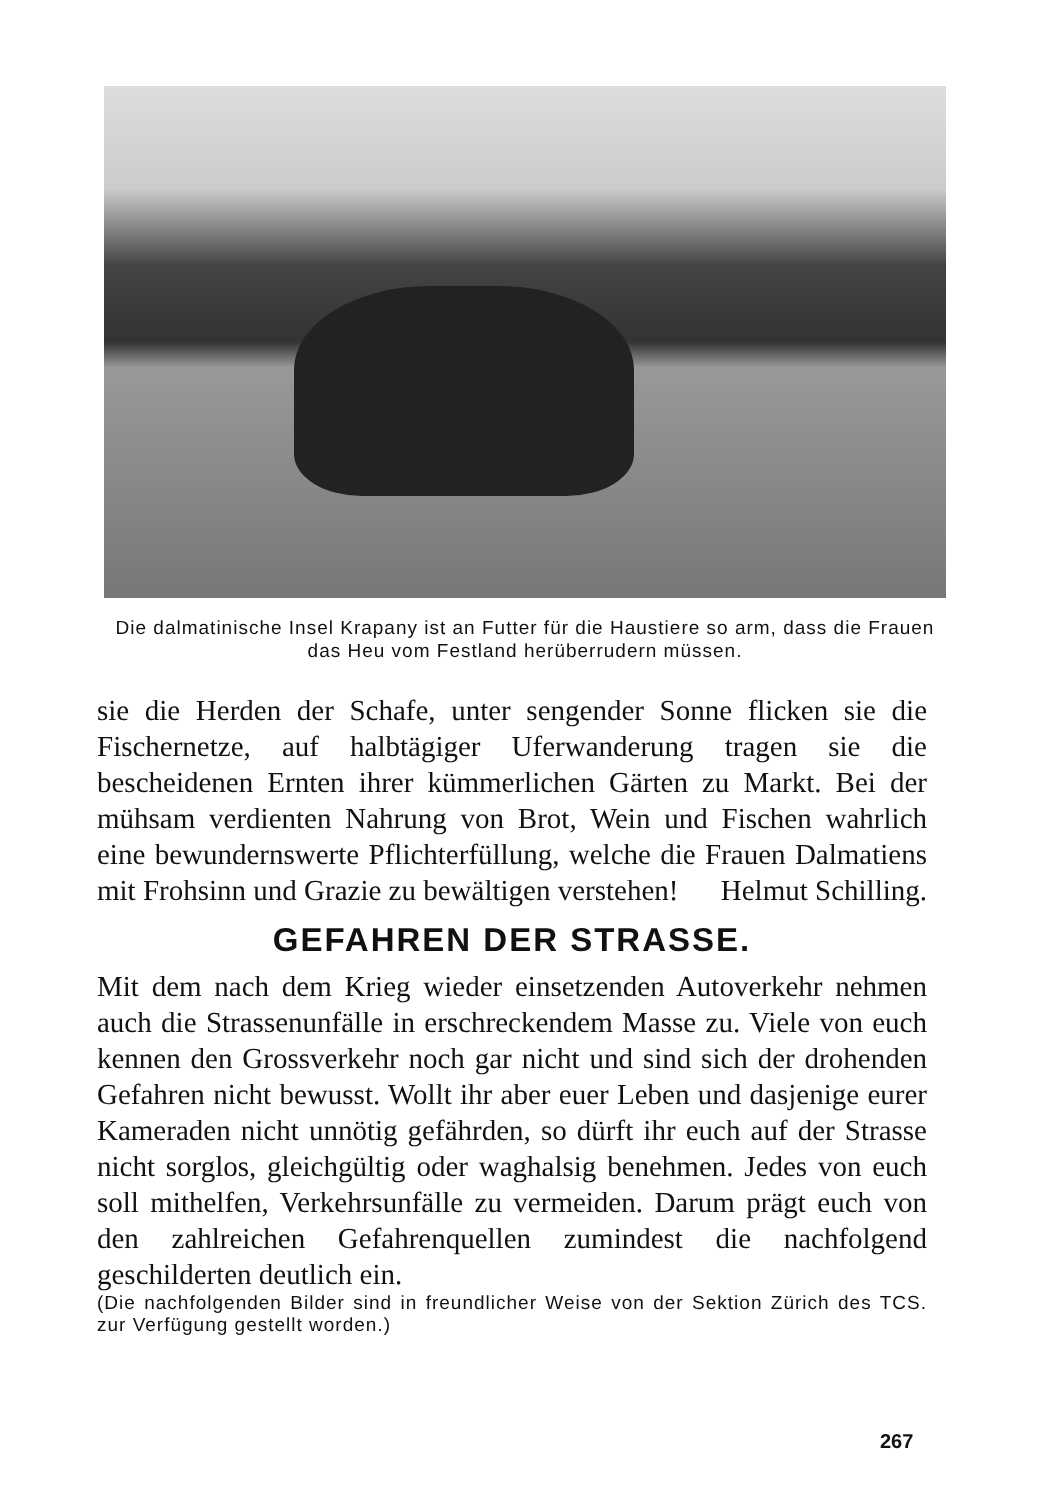Die dalmatinische Insel Krapany ist an Futter für die Haustiere so arm, dass die Frauen das Heu vom Festland herüberrudern müssen.
sie die Herden der Schafe, unter sengender Sonne flicken sie die Fischernetze, auf halbtägiger Uferwanderung tragen sie die bescheidenen Ernten ihrer kümmerlichen Gärten zu Markt. Bei der mühsam verdienten Nahrung von Brot, Wein und Fischen wahrlich eine bewundernswerte Pflichterfüllung, welche die Frauen Dalmatiens mit Frohsinn und Grazie zu bewältigen verstehen! Helmut Schilling.
GEFAHREN DER STRASSE.
Mit dem nach dem Krieg wieder einsetzenden Autoverkehr nehmen auch die Strassenunfälle in erschreckendem Masse zu. Viele von euch kennen den Grossverkehr noch gar nicht und sind sich der drohenden Gefahren nicht bewusst. Wollt ihr aber euer Leben und dasjenige eurer Kameraden nicht unnötig gefährden, so dürft ihr euch auf der Strasse nicht sorglos, gleichgültig oder waghalsig benehmen. Jedes von euch soll mithelfen, Verkehrsunfälle zu vermeiden. Darum prägt euch von den zahlreichen Gefahrenquellen zumindest die nachfolgend geschilderten deutlich ein.
(Die nachfolgenden Bilder sind in freundlicher Weise von der Sektion Zürich des TCS. zur Verfügung gestellt worden.)
267